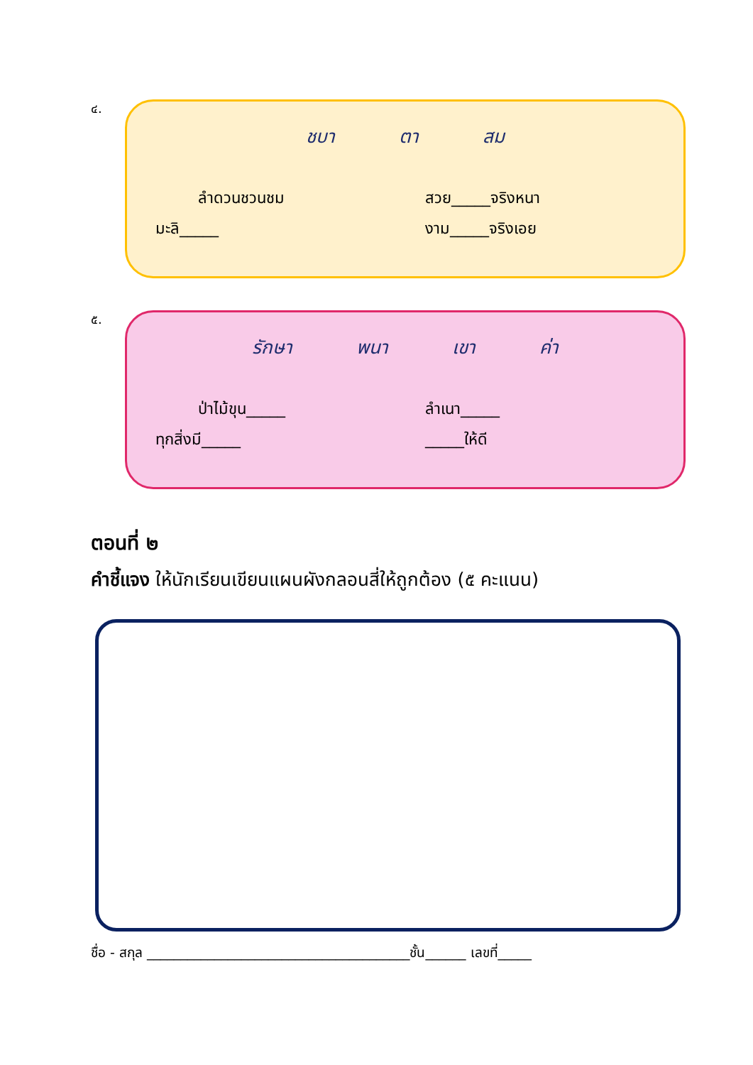๔.
ชบา ตา สม
ลำดวนชวนชม สวย_____จริงหนา
มะลิ_____ งาม_____จริงเอย
๕.
รักษา พนา เขา ค่า
ป่าไม้ขุน_____ ลำเนา_____
ทุกสิ่งมี_____ _____ให้ดี
ตอนที่ ๒
คำชี้แจง ให้นักเรียนเขียนแผนผังกลอนสี่ให้ถูกต้อง (๕ คะแนน)
ชื่อ - สกุล _______________________________________ชั้น______ เลขที่_____